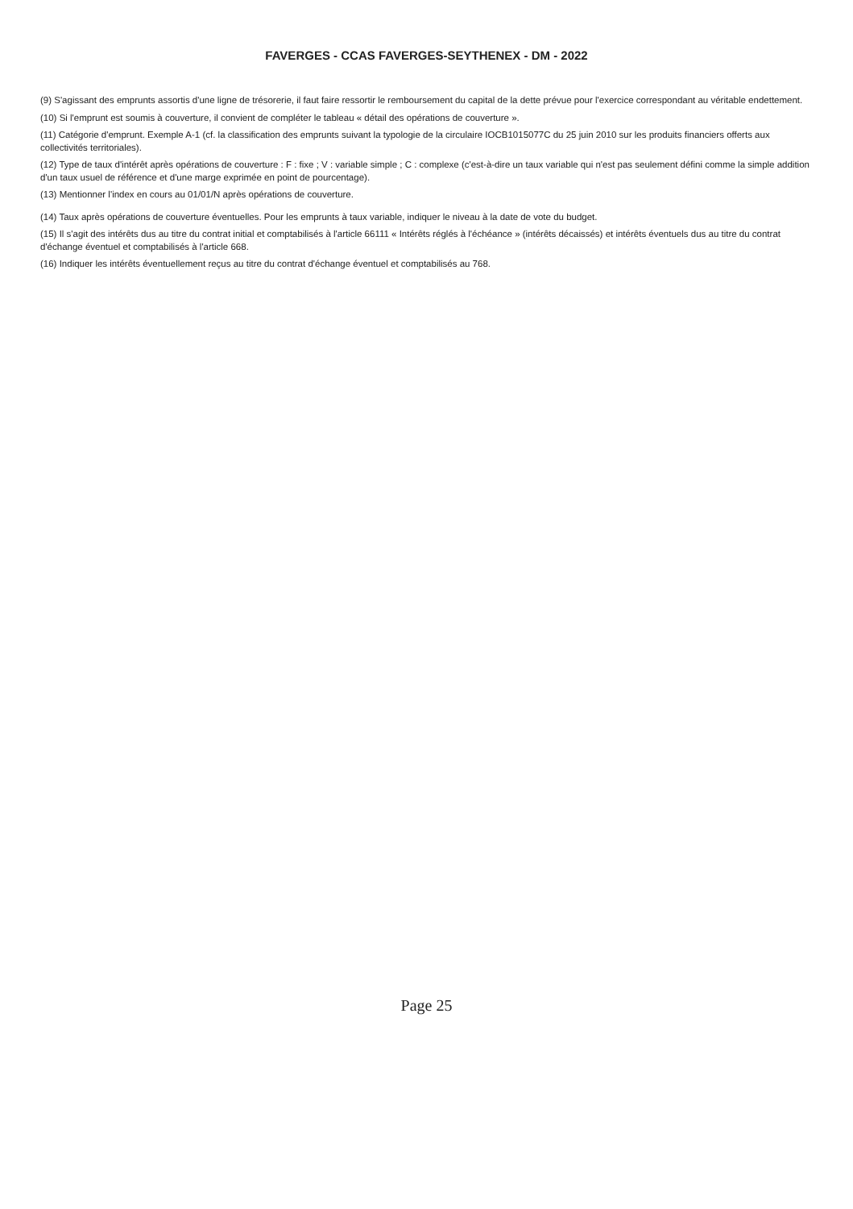FAVERGES - CCAS FAVERGES-SEYTHENEX - DM - 2022
(9) S'agissant des emprunts assortis d'une ligne de trésorerie, il faut faire ressortir le remboursement du capital de la dette prévue pour l'exercice correspondant au véritable endettement.
(10) Si l'emprunt est soumis à couverture, il convient de compléter le tableau « détail des opérations de couverture ».
(11) Catégorie d'emprunt. Exemple A-1 (cf. la classification des emprunts suivant la typologie de la circulaire IOCB1015077C du 25 juin 2010 sur les produits financiers offerts aux collectivités territoriales).
(12) Type de taux d'intérêt après opérations de couverture : F : fixe ; V : variable simple ; C : complexe (c'est-à-dire un taux variable qui n'est pas seulement défini comme la simple addition d'un taux usuel de référence et d'une marge exprimée en point de pourcentage).
(13) Mentionner l'index en cours au 01/01/N après opérations de couverture.
(14) Taux après opérations de couverture éventuelles. Pour les emprunts à taux variable, indiquer le niveau à la date de vote du budget.
(15) Il s'agit des intérêts dus au titre du contrat initial et comptabilisés à l'article 66111 « Intérêts réglés à l'échéance » (intérêts décaissés) et intérêts éventuels dus au titre du contrat d'échange éventuel et comptabilisés à l'article 668.
(16) Indiquer les intérêts éventuellement reçus au titre du contrat d'échange éventuel et comptabilisés au 768.
Page 25